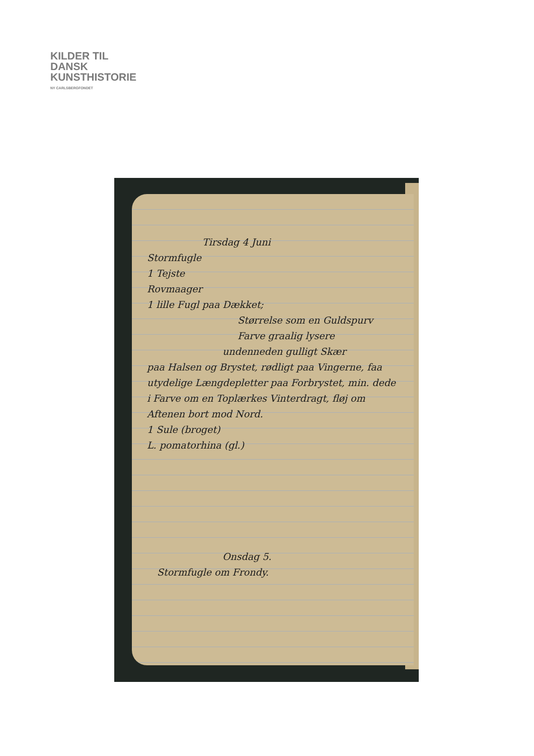KILDER TIL
DANSK
KUNSTHISTORIE
NY CARLSBERGFONDET
Tirsdag 4 Juni
Stormfugle
1 Tejste
Rovmaager
1 lille Fugl paa Dækket;
Størrelse som en Guldspurv
Farve graalig lysere
undenneden gulligt Skær
paa Halsen og Brystet, rødligt paa Vingerne, faa utydelige Længdepletter paa Forbrystet, min. dede i Farve om en Toplærkes Vinterdragt, fløj om Aftenen bort mod Nord.
1 Sule (broget)
L. pomatorhina (gl.)
Onsdag 5.
Stormfugle om Frondy.